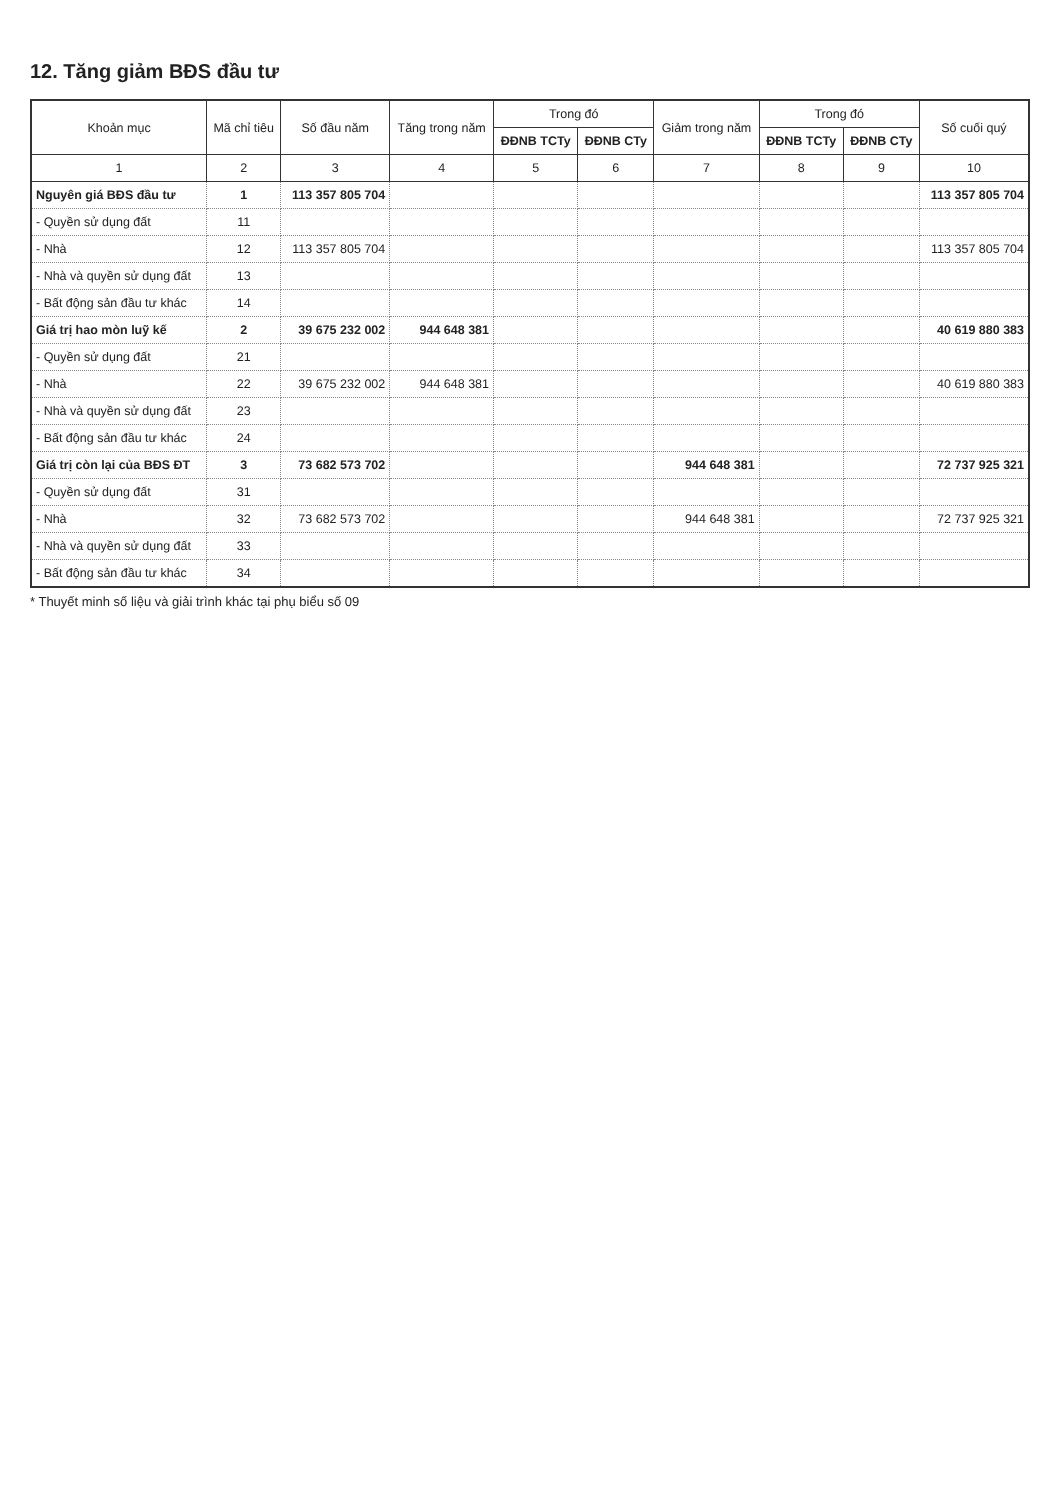12. Tăng giảm BĐS đầu tư
| Khoản mục | Mã chỉ tiêu | Số đầu năm | Tăng trong năm | Trong đó | | Giảm trong năm | Trong đó | | Số cuối quý |
| --- | --- | --- | --- | --- | --- | --- | --- | --- | --- |
| | | | | ĐĐNB TCTy | ĐĐNB CTy | | ĐĐNB TCTy | ĐĐNB CTy | |
| 1 | 2 | 3 | 4 | 5 | 6 | 7 | 8 | 9 | 10 |
| Nguyên giá BĐS đầu tư | 1 | 113 357 805 704 | | | | | | | 113 357 805 704 |
| - Quyền sử dụng đất | 11 | | | | | | | | |
| - Nhà | 12 | 113 357 805 704 | | | | | | | 113 357 805 704 |
| - Nhà và quyền sử dụng đất | 13 | | | | | | | | |
| - Bất động sản đầu tư khác | 14 | | | | | | | | |
| Giá trị hao mòn luỹ kế | 2 | 39 675 232 002 | 944 648 381 | | | | | | 40 619 880 383 |
| - Quyền sử dụng đất | 21 | | | | | | | | |
| - Nhà | 22 | 39 675 232 002 | 944 648 381 | | | | | | 40 619 880 383 |
| - Nhà và quyền sử dụng đất | 23 | | | | | | | | |
| - Bất động sản đầu tư khác | 24 | | | | | | | | |
| Giá trị còn lại của BĐS ĐT | 3 | 73 682 573 702 | | | | 944 648 381 | | | 72 737 925 321 |
| - Quyền sử dụng đất | 31 | | | | | | | | |
| - Nhà | 32 | 73 682 573 702 | | | | 944 648 381 | | | 72 737 925 321 |
| - Nhà và quyền sử dụng đất | 33 | | | | | | | | |
| - Bất động sản đầu tư khác | 34 | | | | | | | | |
* Thuyết minh số liệu và giải trình khác tại phụ biểu số 09